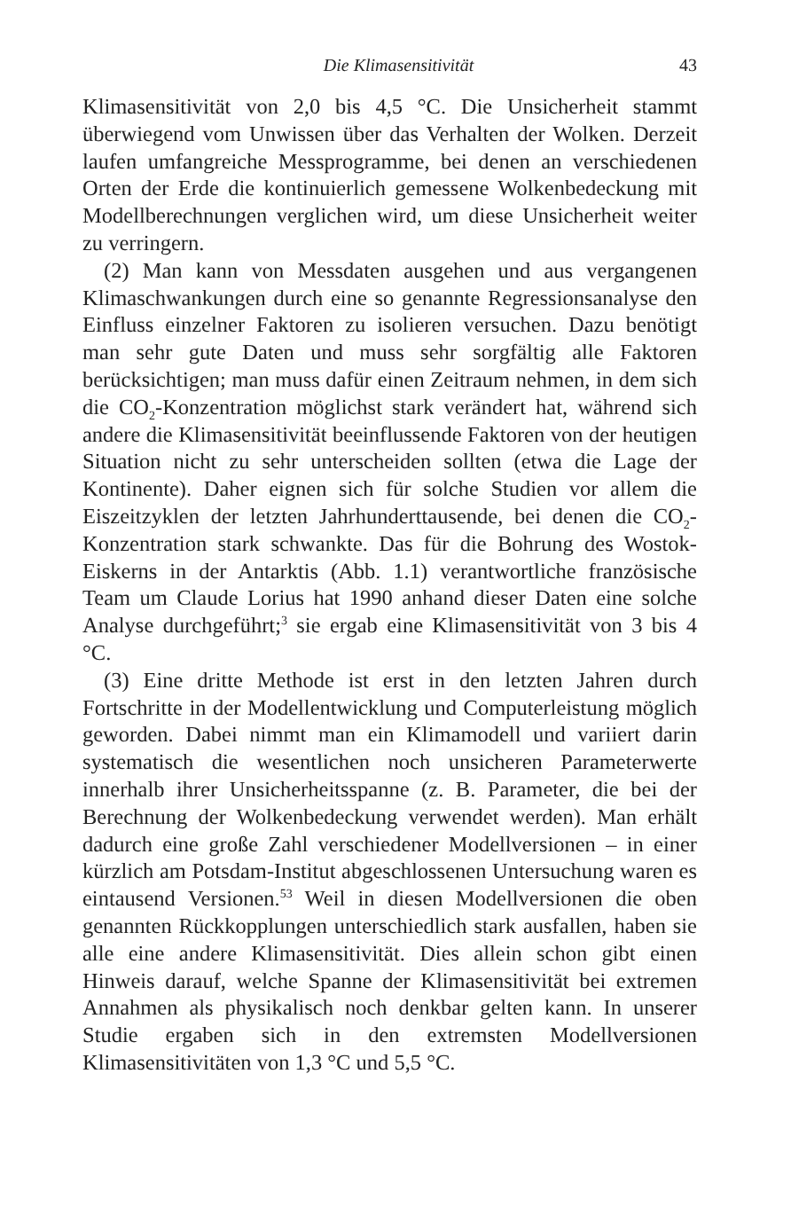Die Klimasensitivität 43
Klimasensitivität von 2,0 bis 4,5 °C. Die Unsicherheit stammt überwiegend vom Unwissen über das Verhalten der Wolken. Derzeit laufen umfangreiche Messprogramme, bei denen an verschiedenen Orten der Erde die kontinuierlich gemessene Wolkenbedeckung mit Modellberechnungen verglichen wird, um diese Unsicherheit weiter zu verringern.
(2) Man kann von Messdaten ausgehen und aus vergangenen Klimaschwankungen durch eine so genannte Regressionsanalyse den Einfluss einzelner Faktoren zu isolieren versuchen. Dazu benötigt man sehr gute Daten und muss sehr sorgfältig alle Faktoren berücksichtigen; man muss dafür einen Zeitraum nehmen, in dem sich die CO<sub>2</sub>-Konzentration möglichst stark verändert hat, während sich andere die Klimasensitivität beeinflussende Faktoren von der heutigen Situation nicht zu sehr unterscheiden sollten (etwa die Lage der Kontinente). Daher eignen sich für solche Studien vor allem die Eiszeitzyklen der letzten Jahrhunderttausende, bei denen die CO<sub>2</sub>-Konzentration stark schwankte. Das für die Bohrung des Wostok-Eiskerns in der Antarktis (Abb. 1.1) verantwortliche französische Team um Claude Lorius hat 1990 anhand dieser Daten eine solche Analyse durchgeführt;<sup>3</sup> sie ergab eine Klimasensitivität von 3 bis 4 °C.
(3) Eine dritte Methode ist erst in den letzten Jahren durch Fortschritte in der Modellentwicklung und Computerleistung möglich geworden. Dabei nimmt man ein Klimamodell und variiert darin systematisch die wesentlichen noch unsicheren Parameterwerte innerhalb ihrer Unsicherheitsspanne (z. B. Parameter, die bei der Berechnung der Wolkenbedeckung verwendet werden). Man erhält dadurch eine große Zahl verschiedener Modellversionen – in einer kürzlich am Potsdam-Institut abgeschlossenen Untersuchung waren es eintausend Versionen.<sup>53</sup> Weil in diesen Modellversionen die oben genannten Rückkopplungen unterschiedlich stark ausfallen, haben sie alle eine andere Klimasensitivität. Dies allein schon gibt einen Hinweis darauf, welche Spanne der Klimasensitivität bei extremen Annahmen als physikalisch noch denkbar gelten kann. In unserer Studie ergaben sich in den extremsten Modellversionen Klimasensitivitäten von 1,3 °C und 5,5 °C.